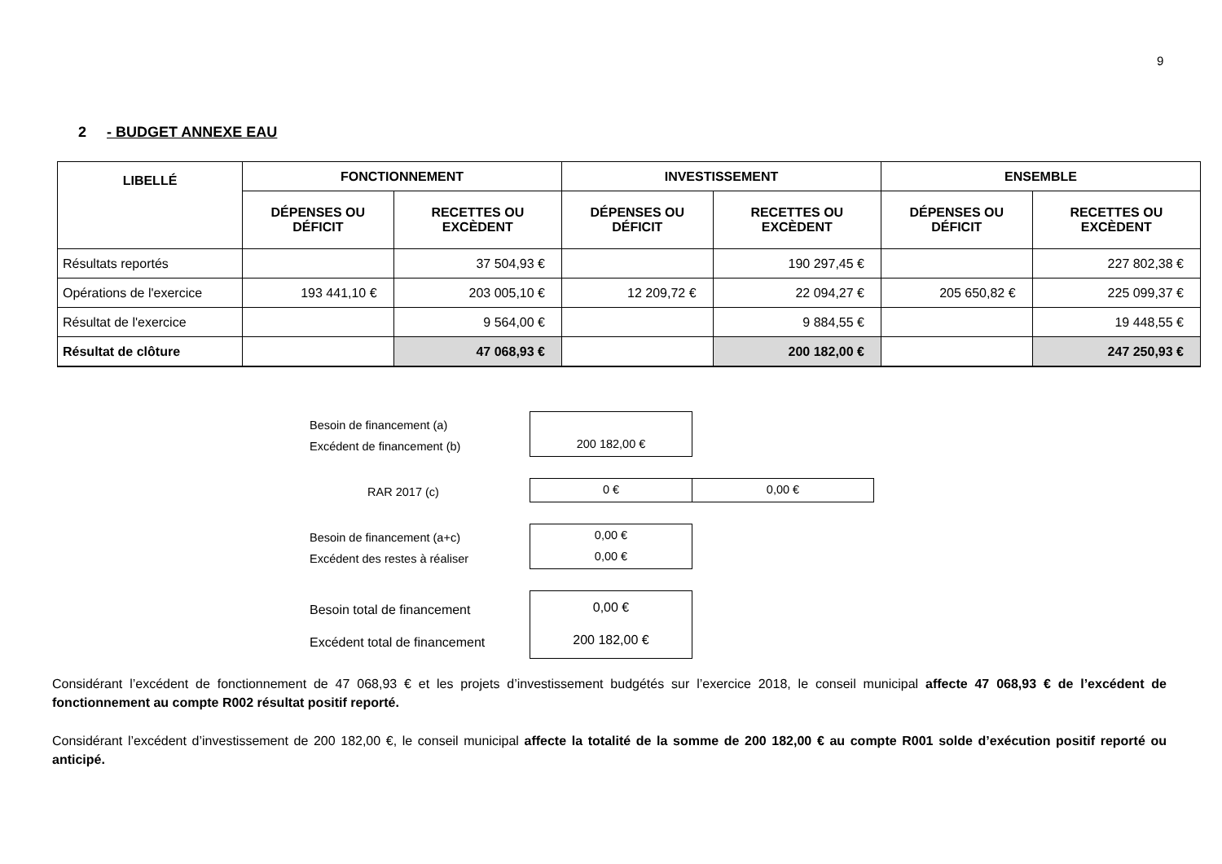9
2 - BUDGET ANNEXE EAU
| LIBELLÉ | FONCTIONNEMENT | | INVESTISSEMENT | | ENSEMBLE | |
| --- | --- | --- | --- | --- | --- | --- |
| | DÉPENSES OU DÉFICIT | RECETTES OU EXCÈDENT | DÉPENSES OU DÉFICIT | RECETTES OU EXCÈDENT | DÉPENSES OU DÉFICIT | RECETTES OU EXCÈDENT |
| Résultats reportés | | 37 504,93 € | | 190 297,45 € | | 227 802,38 € |
| Opérations de l'exercice | 193 441,10 € | 203 005,10 € | 12 209,72 € | 22 094,27 € | 205 650,82 € | 225 099,37 € |
| Résultat de l'exercice | | 9 564,00 € | | 9 884,55 € | | 19 448,55 € |
| Résultat de clôture | | 47 068,93 € | | 200 182,00 € | | 247 250,93 € |
Besoin de financement (a)
Excédent de financement (b)
200 182,00 €
RAR 2017 (c)
0 € 0,00 €
Besoin de financement (a+c)
Excédent des restes à réaliser
0,00 €
0,00 €
Besoin total de financement
Excédent total de financement
0,00 €
200 182,00 €
Considérant l’excédent de fonctionnement de 47 068,93 € et les projets d’investissement budgétés sur l’exercice 2018, le conseil municipal affecte 47 068,93 € de l’excédent de fonctionnement au compte R002 résultat positif reporté.
Considérant l’excédent d’investissement de 200 182,00 €, le conseil municipal affecte la totalité de la somme de 200 182,00 € au compte R001 solde d’exécution positif reporté ou anticipé.